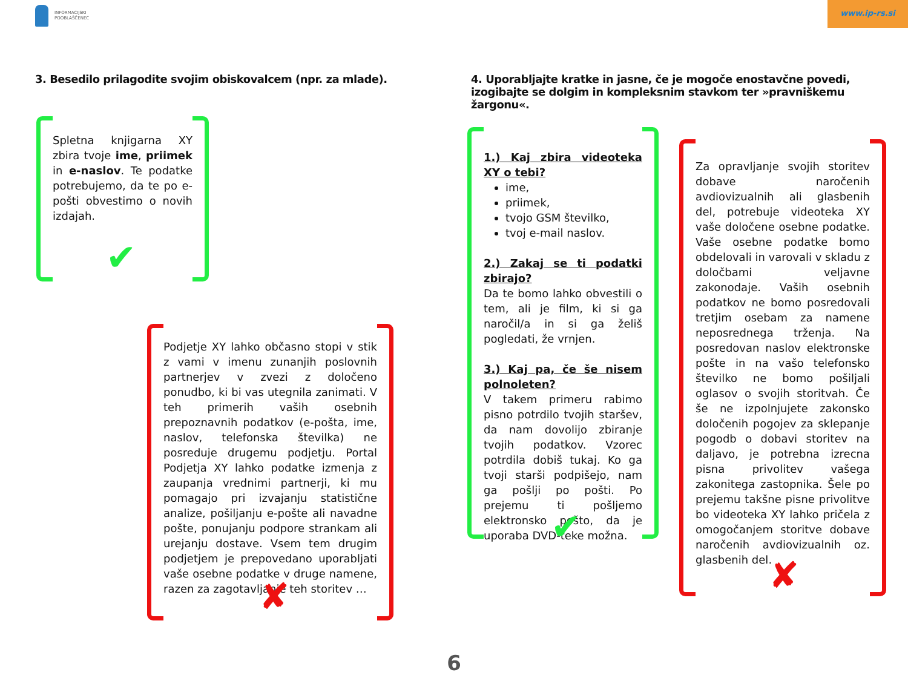INFORMACIJSKI
POOBLAŠČENEC
www.ip-rs.si
3. Besedilo prilagodite svojim obiskovalcem (npr. za mlade).
4. Uporabljajte kratke in jasne, če je mogoče enostavčne povedi, izogibajte se dolgim in kompleksnim stavkom ter »pravniškemu žargonu«.
Spletna knjigarna XY zbira tvoje ime, priimek in e-naslov. Te podatke potrebujemo, da te po e-pošti obvestimo o novih izdajah.
✔
Podjetje XY lahko občasno stopi v stik z vami v imenu zunanjih poslovnih partnerjev v zvezi z določeno ponudbo, ki bi vas utegnila zanimati. V teh primerih vaših osebnih prepoznavnih podatkov (e-pošta, ime, naslov, telefonska številka) ne posreduje drugemu podjetju. Portal Podjetja XY lahko podatke izmenja z zaupanja vrednimi partnerji, ki mu pomagajo pri izvajanju statistične analize, pošiljanju e-pošte ali navadne pošte, ponujanju podpore strankam ali urejanju dostave. Vsem tem drugim podjetjem je prepovedano uporabljati vaše osebne podatke v druge namene, razen za zagotavljanje teh storitev …
✘
1.) Kaj zbira videoteka XY o tebi?
ime,
priimek,
tvojo GSM številko,
tvoj e-mail naslov.
2.) Zakaj se ti podatki zbirajo?
Da te bomo lahko obvestili o tem, ali je film, ki si ga naročil/a in si ga želiš pogledati, že vrnjen.
3.) Kaj pa, če še nisem polnoleten?
V takem primeru rabimo pisno potrdilo tvojih staršev, da nam dovolijo zbiranje tvojih podatkov. Vzorec potrdila dobiš tukaj. Ko ga tvoji starši podpišejo, nam ga pošlji po pošti. Po prejemu ti pošljemo elektronsko pošto, da je uporaba DVD-teke možna.
✔
Za opravljanje svojih storitev dobave naročenih avdiovizualnih ali glasbenih del, potrebuje videoteka XY vaše določene osebne podatke. Vaše osebne podatke bomo obdelovali in varovali v skladu z določbami veljavne zakonodaje. Vaših osebnih podatkov ne bomo posredovali tretjim osebam za namene neposrednega trženja. Na posredovan naslov elektronske pošte in na vašo telefonsko številko ne bomo pošiljali oglasov o svojih storitvah. Če še ne izpolnjujete zakonsko določenih pogojev za sklepanje pogodb o dobavi storitev na daljavo, je potrebna izrecna pisna privolitev vašega zakonitega zastopnika. Šele po prejemu takšne pisne privolitve bo videoteka XY lahko pričela z omogočanjem storitve dobave naročenih avdiovizualnih oz. glasbenih del.
✘
6